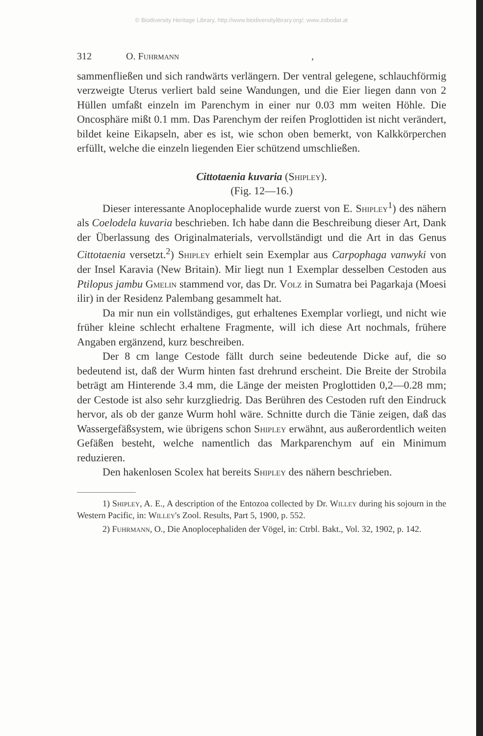© Biodiversity Heritage Library, http://www.biodiversitylibrary.org/; www.zobodat.at
312 O. Fuhrmann,
sammenfließen und sich randwärts verlängern. Der ventral gelegene, schlauchförmig verzweigte Uterus verliert bald seine Wandungen, und die Eier liegen dann von 2 Hüllen umfaßt einzeln im Parenchym in einer nur 0.03 mm weiten Höhle. Die Oncosphäre mißt 0.1 mm. Das Parenchym der reifen Proglottiden ist nicht verändert, bildet keine Eikapseln, aber es ist, wie schon oben bemerkt, von Kalkkörperchen erfüllt, welche die einzeln liegenden Eier schützend umschließen.
Cittotaenia kuvaria (Shipley).
(Fig. 12—16.)
Dieser interessante Anoplocephalide wurde zuerst von E. Shipley<sup>1</sup>) des nähern als Coelodela kuvaria beschrieben. Ich habe dann die Beschreibung dieser Art, Dank der Überlassung des Originalmaterials, vervollständigt und die Art in das Genus Cittotaenia versetzt.<sup>2</sup>) Shipley erhielt sein Exemplar aus Carpophaga vanwyki von der Insel Karavia (New Britain). Mir liegt nun 1 Exemplar desselben Cestoden aus Ptilopus jambu Gmelin stammend vor, das Dr. Volz in Sumatra bei Pagarkaja (Moesi ilir) in der Residenz Palembang gesammelt hat.
Da mir nun ein vollständiges, gut erhaltenes Exemplar vorliegt, und nicht wie früher kleine schlecht erhaltene Fragmente, will ich diese Art nochmals, frühere Angaben ergänzend, kurz beschreiben.
Der 8 cm lange Cestode fällt durch seine bedeutende Dicke auf, die so bedeutend ist, daß der Wurm hinten fast drehrund erscheint. Die Breite der Strobila beträgt am Hinterende 3.4 mm, die Länge der meisten Proglottiden 0,2—0.28 mm; der Cestode ist also sehr kurzgliedrig. Das Berühren des Cestoden ruft den Eindruck hervor, als ob der ganze Wurm hohl wäre. Schnitte durch die Tänie zeigen, daß das Wassergefäßsystem, wie übrigens schon Shipley erwähnt, aus außerordentlich weiten Gefäßen besteht, welche namentlich das Markparenchym auf ein Minimum reduzieren.
Den hakenlosen Scolex hat bereits Shipley des nähern beschrieben.
1) Shipley, A. E., A description of the Entozoa collected by Dr. Willey during his sojourn in the Western Pacific, in: Willey's Zool. Results, Part 5, 1900, p. 552.
2) Fuhrmann, O., Die Anoplocephaliden der Vögel, in: Ctrbl. Bakt., Vol. 32, 1902, p. 142.